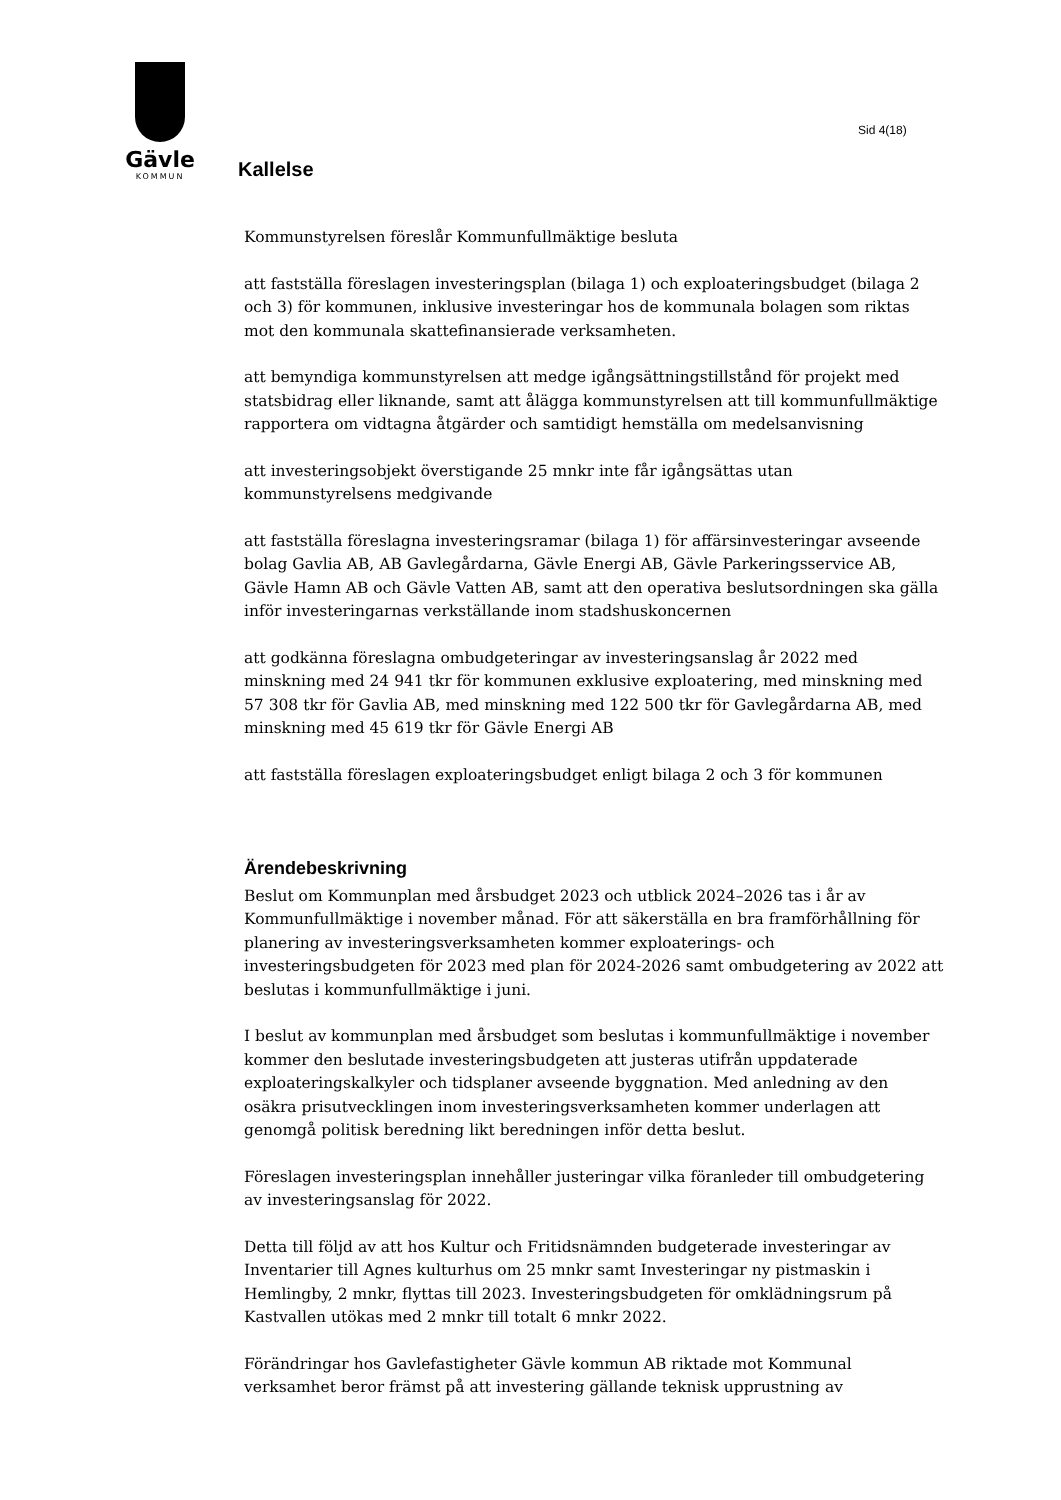Gävle
KOMMUN
Sid 4(18)
Kallelse
Kommunstyrelsen föreslår Kommunfullmäktige besluta
att fastställa föreslagen investeringsplan (bilaga 1) och exploateringsbudget (bilaga 2 och 3) för kommunen, inklusive investeringar hos de kommunala bolagen som riktas mot den kommunala skattefinansierade verksamheten.
att bemyndiga kommunstyrelsen att medge igångsättningstillstånd för projekt med statsbidrag eller liknande, samt att ålägga kommunstyrelsen att till kommunfullmäktige rapportera om vidtagna åtgärder och samtidigt hemställa om medelsanvisning
att investeringsobjekt överstigande 25 mnkr inte får igångsättas utan kommunstyrelsens medgivande
att fastställa föreslagna investeringsramar (bilaga 1) för affärsinvesteringar avseende bolag Gavlia AB, AB Gavlegårdarna, Gävle Energi AB, Gävle Parkeringsservice AB, Gävle Hamn AB och Gävle Vatten AB, samt att den operativa beslutsordningen ska gälla inför investeringarnas verkställande inom stadshuskoncernen
att godkänna föreslagna ombudgeteringar av investeringsanslag år 2022 med minskning med 24 941 tkr för kommunen exklusive exploatering, med minskning med 57 308 tkr för Gavlia AB, med minskning med 122 500 tkr för Gavlegårdarna AB, med minskning med 45 619 tkr för Gävle Energi AB
att fastställa föreslagen exploateringsbudget enligt bilaga 2 och 3 för kommunen
Ärendebeskrivning
Beslut om Kommunplan med årsbudget 2023 och utblick 2024–2026 tas i år av Kommunfullmäktige i november månad. För att säkerställa en bra framförhållning för planering av investeringsverksamheten kommer exploaterings- och investeringsbudgeten för 2023 med plan för 2024-2026 samt ombudgetering av 2022 att beslutas i kommunfullmäktige i juni.
I beslut av kommunplan med årsbudget som beslutas i kommunfullmäktige i november kommer den beslutade investeringsbudgeten att justeras utifrån uppdaterade exploateringskalkyler och tidsplaner avseende byggnation. Med anledning av den osäkra prisutvecklingen inom investeringsverksamheten kommer underlagen att genomgå politisk beredning likt beredningen inför detta beslut.
Föreslagen investeringsplan innehåller justeringar vilka föranleder till ombudgetering av investeringsanslag för 2022.
Detta till följd av att hos Kultur och Fritidsnämnden budgeterade investeringar av Inventarier till Agnes kulturhus om 25 mnkr samt Investeringar ny pistmaskin i Hemlingby, 2 mnkr, flyttas till 2023. Investeringsbudgeten för omklädningsrum på Kastvallen utökas med 2 mnkr till totalt 6 mnkr 2022.
Förändringar hos Gavlefastigheter Gävle kommun AB riktade mot Kommunal verksamhet beror främst på att investering gällande teknisk upprustning av